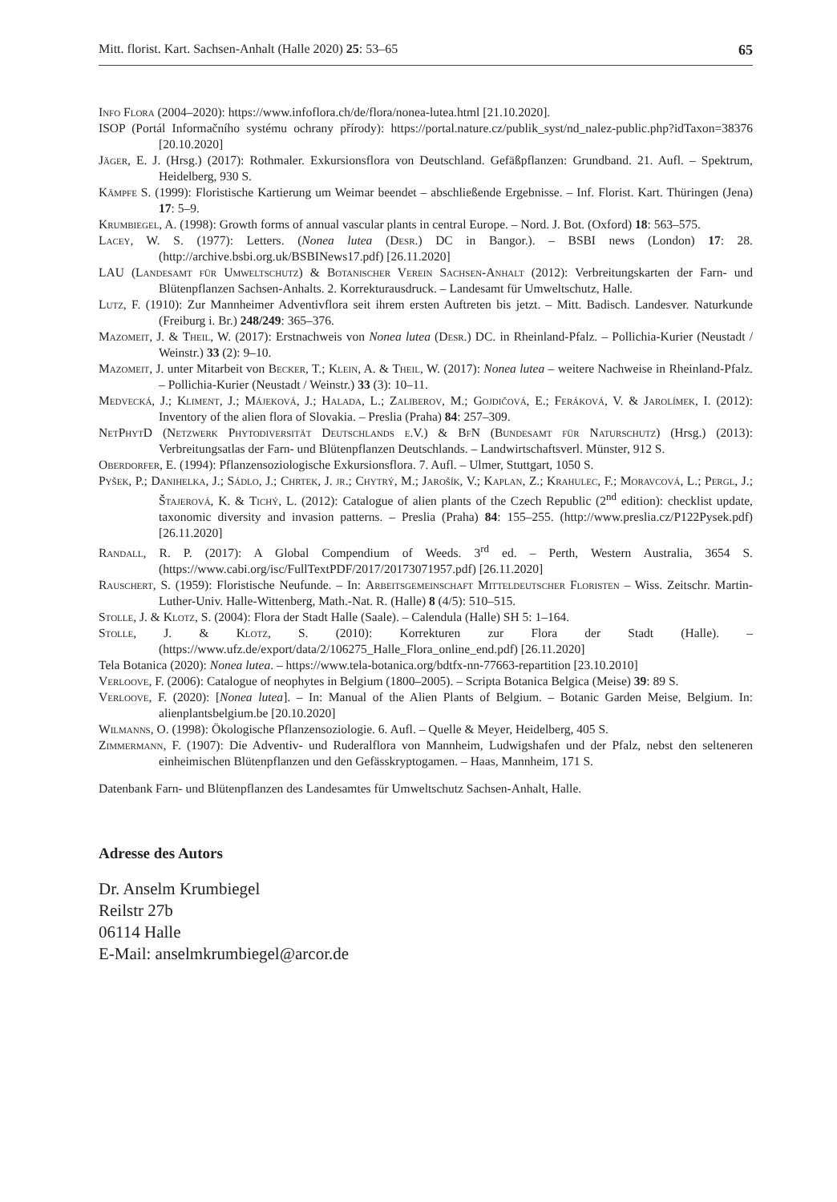Mitt. florist. Kart. Sachsen-Anhalt (Halle 2020) 25: 53–65 65
Info Flora (2004–2020): https://www.infoflora.ch/de/flora/nonea-lutea.html [21.10.2020].
ISOP (Portál Informačního systému ochrany přírody): https://portal.nature.cz/publik_syst/nd_nalez-public.php?idTaxon=38376 [20.10.2020]
Jäger, E. J. (Hrsg.) (2017): Rothmaler. Exkursionsflora von Deutschland. Gefäßpflanzen: Grundband. 21. Aufl. – Spektrum, Heidelberg, 930 S.
Kämpfe S. (1999): Floristische Kartierung um Weimar beendet – abschließende Ergebnisse. – Inf. Florist. Kart. Thüringen (Jena) 17: 5–9.
Krumbiegel, A. (1998): Growth forms of annual vascular plants in central Europe. – Nord. J. Bot. (Oxford) 18: 563–575.
Lacey, W. S. (1977): Letters. (Nonea lutea (Desr.) DC in Bangor.). – BSBI news (London) 17: 28. (http://archive.bsbi.org.uk/BSBINews17.pdf) [26.11.2020]
LAU (Landesamt für Umweltschutz) & Botanischer Verein Sachsen-Anhalt (2012): Verbreitungskarten der Farn- und Blütenpflanzen Sachsen-Anhalts. 2. Korrekturausdruck. – Landesamt für Umweltschutz, Halle.
Lutz, F. (1910): Zur Mannheimer Adventivflora seit ihrem ersten Auftreten bis jetzt. – Mitt. Badisch. Landesver. Naturkunde (Freiburg i. Br.) 248/249: 365–376.
Mazomeit, J. & Theil, W. (2017): Erstnachweis von Nonea lutea (Desr.) DC. in Rheinland-Pfalz. – Pollichia-Kurier (Neustadt / Weinstr.) 33 (2): 9–10.
Mazomeit, J. unter Mitarbeit von Becker, T.; Klein, A. & Theil, W. (2017): Nonea lutea – weitere Nachweise in Rheinland-Pfalz. – Pollichia-Kurier (Neustadt / Weinstr.) 33 (3): 10–11.
Medvecká, J.; Kliment, J.; Májeková, J.; Halada, L.; Zaliberov, M.; Gojdičová, E.; Feráková, V. & Jarolímek, I. (2012): Inventory of the alien flora of Slovakia. – Preslia (Praha) 84: 257–309.
NetPhytD (Netzwerk Phytodiversität Deutschlands e.V.) & BfN (Bundesamt für Naturschutz) (Hrsg.) (2013): Verbreitungsatlas der Farn- und Blütenpflanzen Deutschlands. – Landwirtschaftsverl. Münster, 912 S.
Oberdorfer, E. (1994): Pflanzensoziologische Exkursionsflora. 7. Aufl. – Ulmer, Stuttgart, 1050 S.
Pyšek, P.; Danihelka, J.; Sádlo, J.; Chrtek, J. jr.; Chytrý, M.; Jarošík, V.; Kaplan, Z.; Krahulec, F.; Moravcová, L.; Pergl, J.; Štajerová, K. & Tichý, L. (2012): Catalogue of alien plants of the Czech Republic (2<sup>nd</sup> edition): checklist update, taxonomic diversity and invasion patterns. – Preslia (Praha) 84: 155–255. (http://www.preslia.cz/P122Pysek.pdf) [26.11.2020]
Randall, R. P. (2017): A Global Compendium of Weeds. 3<sup>rd</sup> ed. – Perth, Western Australia, 3654 S. (https://www.cabi.org/isc/FullTextPDF/2017/20173071957.pdf) [26.11.2020]
Rauschert, S. (1959): Floristische Neufunde. – In: Arbeitsgemeinschaft Mitteldeutscher Floristen – Wiss. Zeitschr. Martin-Luther-Univ. Halle-Wittenberg, Math.-Nat. R. (Halle) 8 (4/5): 510–515.
Stolle, J. & Klotz, S. (2004): Flora der Stadt Halle (Saale). – Calendula (Halle) SH 5: 1–164.
Stolle, J. & Klotz, S. (2010): Korrekturen zur Flora der Stadt (Halle). – (https://www.ufz.de/export/data/2/106275_Halle_Flora_online_end.pdf) [26.11.2020]
Tela Botanica (2020): Nonea lutea. – https://www.tela-botanica.org/bdtfx-nn-77663-repartition [23.10.2010]
Verloove, F. (2006): Catalogue of neophytes in Belgium (1800–2005). – Scripta Botanica Belgica (Meise) 39: 89 S.
Verloove, F. (2020): [Nonea lutea]. – In: Manual of the Alien Plants of Belgium. – Botanic Garden Meise, Belgium. In: alienplantsbelgium.be [20.10.2020]
Wilmanns, O. (1998): Ökologische Pflanzensoziologie. 6. Aufl. – Quelle & Meyer, Heidelberg, 405 S.
Zimmermann, F. (1907): Die Adventiv- und Ruderalflora von Mannheim, Ludwigshafen und der Pfalz, nebst den selteneren einheimischen Blütenpflanzen und den Gefässkryptogamen. – Haas, Mannheim, 171 S.
Datenbank Farn- und Blütenpflanzen des Landesamtes für Umweltschutz Sachsen-Anhalt, Halle.
Adresse des Autors
Dr. Anselm Krumbiegel
Reilstr 27b
06114 Halle
E-Mail: anselmkrumbiegel@arcor.de